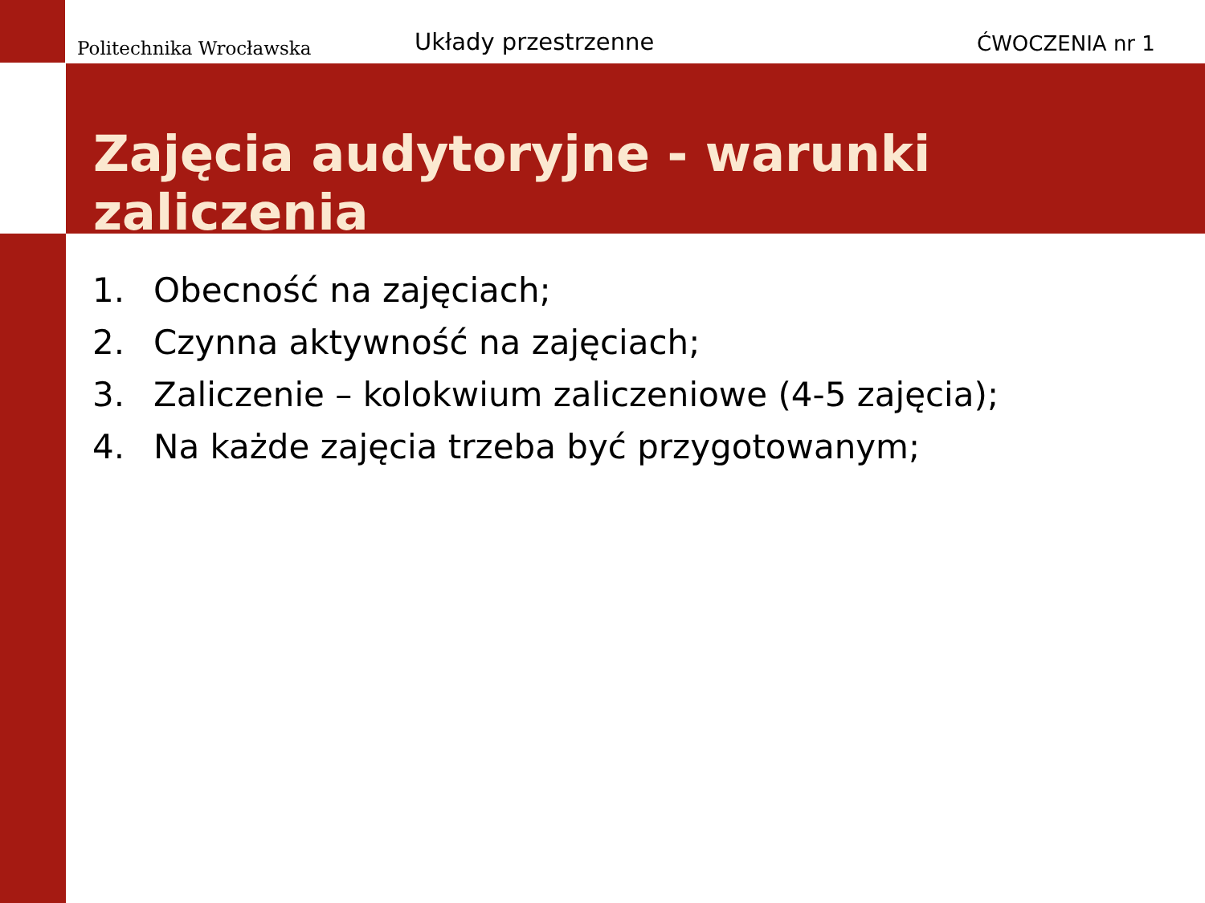Politechnika Wrocławska
Układy przestrzenne
ĆWOCZENIA nr 1
Zajęcia audytoryjne - warunki zaliczenia
1. Obecność na zajęciach;
2. Czynna aktywność na zajęciach;
3. Zaliczenie – kolokwium zaliczeniowe (4-5 zajęcia);
4. Na każde zajęcia trzeba być przygotowanym;